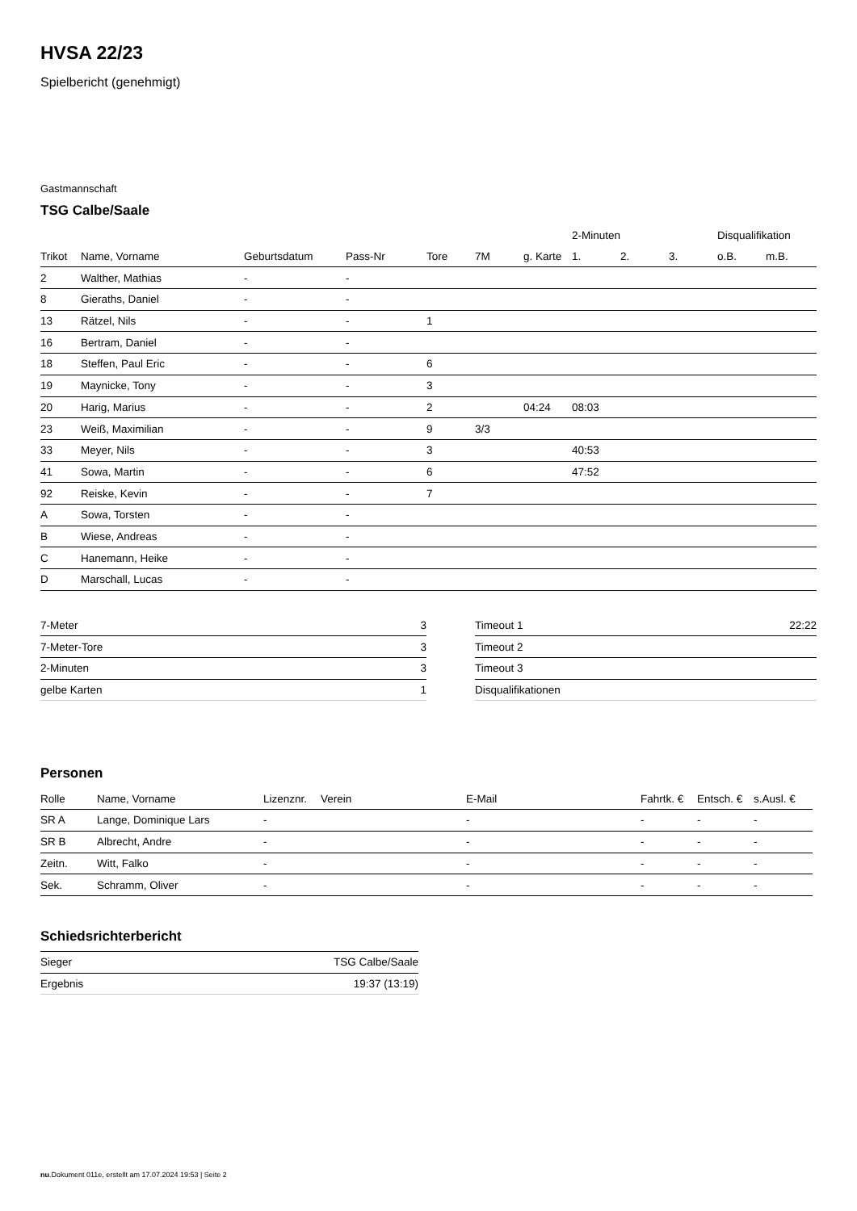HVSA 22/23
Spielbericht (genehmigt)
Gastmannschaft
TSG Calbe/Saale
| | | | | | | | 2-Minuten | | | Disqualifikation | |
| --- | --- | --- | --- | --- | --- | --- | --- | --- | --- | --- | --- |
| Trikot | Name, Vorname | Geburtsdatum | Pass-Nr | Tore | 7M | g. Karte | 1. | 2. | 3. | o.B. | m.B. |
| 2 | Walther, Mathias | - | - | | | | | | | | |
| 8 | Gieraths, Daniel | - | - | | | | | | | | |
| 13 | Rätzel, Nils | - | - | 1 | | | | | | | |
| 16 | Bertram, Daniel | - | - | | | | | | | | |
| 18 | Steffen, Paul Eric | - | - | 6 | | | | | | | |
| 19 | Maynicke, Tony | - | - | 3 | | | | | | | |
| 20 | Harig, Marius | - | - | 2 | | 04:24 | 08:03 | | | | |
| 23 | Weiß, Maximilian | - | - | 9 | 3/3 | | | | | | |
| 33 | Meyer, Nils | - | - | 3 | | | 40:53 | | | | |
| 41 | Sowa, Martin | - | - | 6 | | | 47:52 | | | | |
| 92 | Reiske, Kevin | - | - | 7 | | | | | | | |
| A | Sowa, Torsten | - | - | | | | | | | | |
| B | Wiese, Andreas | - | - | | | | | | | | |
| C | Hanemann, Heike | - | - | | | | | | | | |
| D | Marschall, Lucas | - | - | | | | | | | | |
| 7-Meter | 3 |
| 7-Meter-Tore | 3 |
| 2-Minuten | 3 |
| gelbe Karten | 1 |
| Timeout 1 | 22:22 |
| Timeout 2 | |
| Timeout 3 | |
| Disqualifikationen | |
Personen
| Rolle | Name, Vorname | Lizenznr. | Verein | E-Mail | Fahrtk. € | Entsch. € | s.Ausl. € |
| --- | --- | --- | --- | --- | --- | --- | --- |
| SR A | Lange, Dominique Lars | - | | - | - | - | - |
| SR B | Albrecht, Andre | - | | - | - | - | - |
| Zeitn. | Witt, Falko | - | | - | - | - | - |
| Sek. | Schramm, Oliver | - | | - | - | - | - |
Schiedsrichterbericht
| Sieger | TSG Calbe/Saale |
| Ergebnis | 19:37 (13:19) |
nu.Dokument 011e, erstellt am 17.07.2024 19:53 | Seite 2